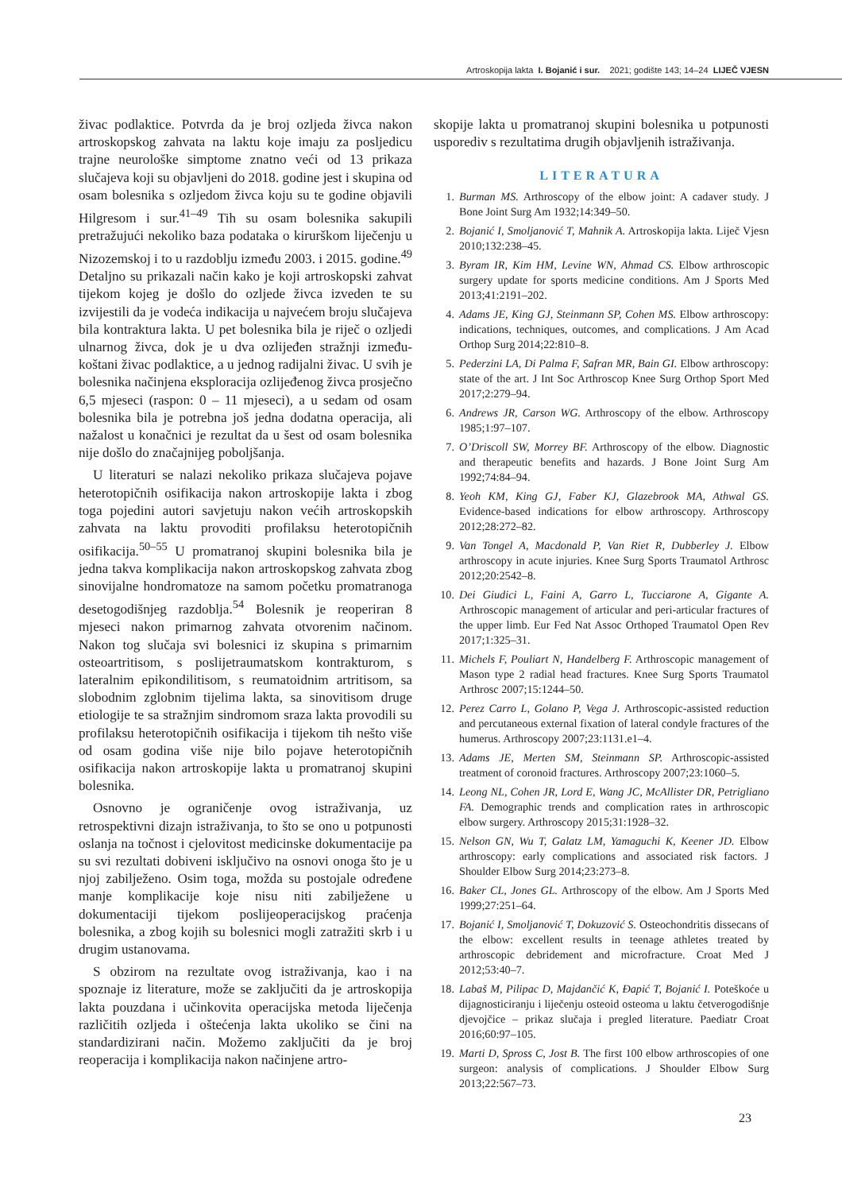Artroskopija lakta I. Bojanić i sur. 2021; godište 143; 14–24 LIJEČ VJESN
živac podlaktice. Potvrda da je broj ozljeda živca nakon artroskopskog zahvata na laktu koje imaju za posljedicu trajne neurološke simptome znatno veći od 13 prikaza slučajeva koji su objavljeni do 2018. godine jest i skupina od osam bolesnika s ozljedom živca koju su te godine objavili Hilgresom i sur.<sup>41–49</sup> Tih su osam bolesnika sakupili pretražujući nekoliko baza podataka o kirurškom liječenju u Nizozemskoj i to u razdoblju između 2003. i 2015. godine.<sup>49</sup> Detaljno su prikazali način kako je koji artroskopski zahvat tijekom kojeg je došlo do ozljede živca izveden te su izvijestili da je vodeća indikacija u najvećem broju slučajeva bila kontraktura lakta. U pet bolesnika bila je riječ o ozljedi ulnarnog živca, dok je u dva ozlijeđen stražnji između­koštani živac podlaktice, a u jednog radijalni živac. U svih je bolesnika načinjena eksploracija ozlijeđenog živca prosječno 6,5 mjeseci (raspon: 0 – 11 mjeseci), a u sedam od osam bolesnika bila je potrebna još jedna dodatna operacija, ali nažalost u konačnici je rezultat da u šest od osam bolesnika nije došlo do značajnijeg poboljšanja.
U literaturi se nalazi nekoliko prikaza slučajeva pojave heterotopičnih osifikacija nakon artroskopije lakta i zbog toga pojedini autori savjetuju nakon većih artroskopskih zahvata na laktu provoditi profilaksu heterotopičnih osifikacija.<sup>50–55</sup> U promatranoj skupini bolesnika bila je jedna takva komplikacija nakon artroskopskog zahvata zbog sinovijalne hondromatoze na samom početku promatranoga desetogodišnjeg razdoblja.<sup>54</sup> Bolesnik je reoperiran 8 mjeseci nakon primarnog zahvata otvorenim načinom. Nakon tog slučaja svi bolesnici iz skupina s primarnim osteoartritisom, s poslijetraumatskom kontrakturom, s lateralnim epikondilitisom, s reumatoidnim artritisom, sa slobodnim zglobnim tijelima lakta, sa sinovitisom druge etiologije te sa stražnjim sindromom sraza lakta provodili su profilaksu heterotopičnih osifikacija i tijekom tih nešto više od osam godina više nije bilo pojave heterotopičnih osifikacija nakon artroskopije lakta u promatranoj skupini bolesnika.
Osnovno je ograničenje ovog istraživanja, uz retrospektivni dizajn istraživanja, to što se ono u potpunosti oslanja na točnost i cjelovitost medicinske dokumentacije pa su svi rezultati dobiveni isključivo na osnovi onoga što je u njoj zabilježeno. Osim toga, možda su postojale određene manje komplikacije koje nisu niti zabilježene u dokumentaciji tijekom poslijeoperacijskog praćenja bolesnika, a zbog kojih su bolesnici mogli zatražiti skrb i u drugim ustanovama.
S obzirom na rezultate ovog istraživanja, kao i na spoznaje iz literature, može se zaključiti da je artroskopija lakta pouzdana i učinkovita operacijska metoda liječenja različitih ozljeda i oštećenja lakta ukoliko se čini na standardizirani način. Možemo zaključiti da je broj reoperacija i komplikacija nakon načinjene artro-
skopije lakta u promatranoj skupini bolesnika u potpunosti usporediv s rezultatima drugih objavljenih istraživanja.
LITERATURA
1. Burman MS. Arthroscopy of the elbow joint: A cadaver study. J Bone Joint Surg Am 1932;14:349–50.
2. Bojanić I, Smoljanović T, Mahnik A. Artroskopija lakta. Liječ Vjesn 2010;132:238–45.
3. Byram IR, Kim HM, Levine WN, Ahmad CS. Elbow arthroscopic surgery update for sports medicine conditions. Am J Sports Med 2013;41:2191–202.
4. Adams JE, King GJ, Steinmann SP, Cohen MS. Elbow arthroscopy: indications, techniques, outcomes, and complications. J Am Acad Orthop Surg 2014;22:810–8.
5. Pederzini LA, Di Palma F, Safran MR, Bain GI. Elbow arthroscopy: state of the art. J Int Soc Arthroscop Knee Surg Orthop Sport Med 2017;2:279–94.
6. Andrews JR, Carson WG. Arthroscopy of the elbow. Arthroscopy 1985;1:97–107.
7. O’Driscoll SW, Morrey BF. Arthroscopy of the elbow. Diagnostic and therapeutic benefits and hazards. J Bone Joint Surg Am 1992;74:84–94.
8. Yeoh KM, King GJ, Faber KJ, Glazebrook MA, Athwal GS. Evidence-based indications for elbow arthroscopy. Arthroscopy 2012;28:272–82.
9. Van Tongel A, Macdonald P, Van Riet R, Dubberley J. Elbow arthroscopy in acute injuries. Knee Surg Sports Traumatol Arthrosc 2012;20:2542–8.
10. Dei Giudici L, Faini A, Garro L, Tucciarone A, Gigante A. Arthroscopic management of articular and peri-articular fractures of the upper limb. Eur Fed Nat Assoc Orthoped Traumatol Open Rev 2017;1:325–31.
11. Michels F, Pouliart N, Handelberg F. Arthroscopic management of Mason type 2 radial head fractures. Knee Surg Sports Traumatol Arthrosc 2007;15:1244–50.
12. Perez Carro L, Golano P, Vega J. Arthroscopic-assisted reduction and percutaneous external fixation of lateral condyle fractures of the humerus. Arthroscopy 2007;23:1131.e1–4.
13. Adams JE, Merten SM, Steinmann SP. Arthroscopic-assisted treatment of coronoid fractures. Arthroscopy 2007;23:1060–5.
14. Leong NL, Cohen JR, Lord E, Wang JC, McAllister DR, Petrigliano FA. Demographic trends and complication rates in arthroscopic elbow surgery. Arthroscopy 2015;31:1928–32.
15. Nelson GN, Wu T, Galatz LM, Yamaguchi K, Keener JD. Elbow arthroscopy: early complications and associated risk factors. J Shoulder Elbow Surg 2014;23:273–8.
16. Baker CL, Jones GL. Arthroscopy of the elbow. Am J Sports Med 1999;27:251–64.
17. Bojanić I, Smoljanović T, Dokuzović S. Osteochondritis dissecans of the elbow: excellent results in teenage athletes treated by arthroscopic debridement and microfracture. Croat Med J 2012;53:40–7.
18. Labaš M, Pilipac D, Majdančić K, Đapić T, Bojanić I. Poteškoće u dijagnosticiranju i liječenju osteoid osteoma u laktu četverogodišnje djevojčice – prikaz slučaja i pregled literature. Paediatr Croat 2016;60:97–105.
19. Marti D, Spross C, Jost B. The first 100 elbow arthroscopies of one surgeon: analysis of complications. J Shoulder Elbow Surg 2013;22:567–73.
23